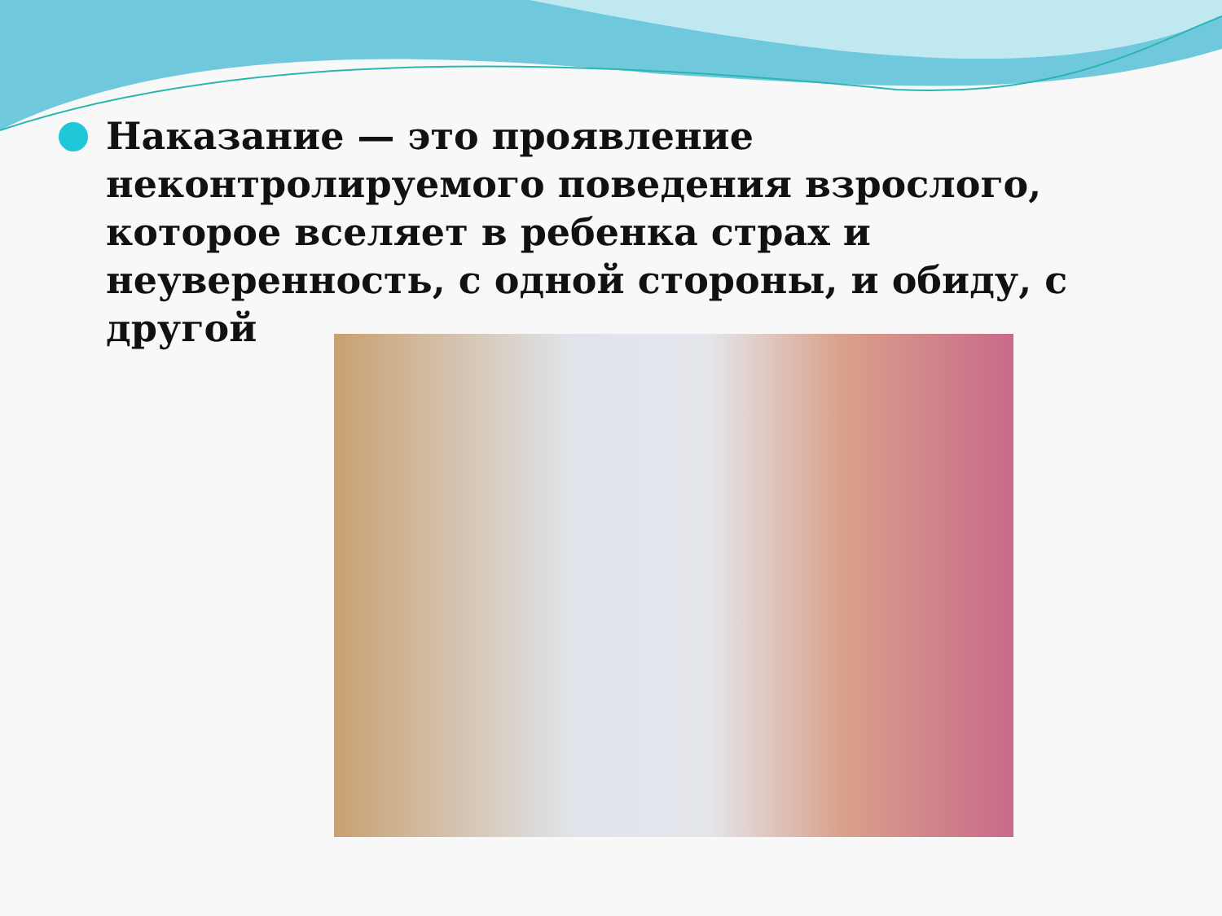Наказание — это проявление неконтролируемого поведения взрослого, которое вселяет в ребенка страх и неуверенность, с одной стороны, и обиду, с другой